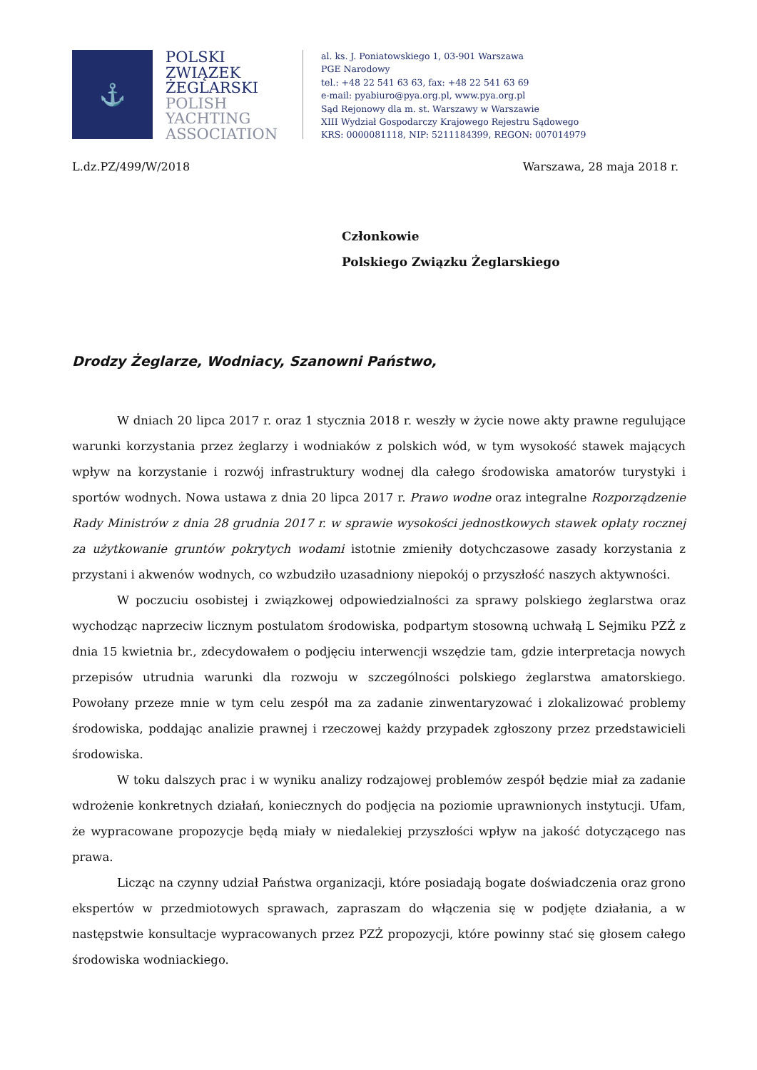⚓
POLSKI
ZWIĄZEK
ŻEGLARSKI
POLISH
YACHTING
ASSOCIATION
al. ks. J. Poniatowskiego 1, 03-901 Warszawa
PGE Narodowy
tel.: +48 22 541 63 63, fax: +48 22 541 63 69
e-mail: pyabiuro@pya.org.pl, www.pya.org.pl
Sąd Rejonowy dla m. st. Warszawy w Warszawie
XIII Wydział Gospodarczy Krajowego Rejestru Sądowego
KRS: 0000081118, NIP: 5211184399, REGON: 007014979
L.dz.PZ/499/W/2018 Warszawa, 28 maja 2018 r.
Członkowie
Polskiego Związku Żeglarskiego
Drodzy Żeglarze, Wodniacy, Szanowni Państwo,
W dniach 20 lipca 2017 r. oraz 1 stycznia 2018 r. weszły w życie nowe akty prawne regulujące warunki korzystania przez żeglarzy i wodniaków z polskich wód, w tym wysokość stawek mających wpływ na korzystanie i rozwój infrastruktury wodnej dla całego środowiska amatorów turystyki i sportów wodnych. Nowa ustawa z dnia 20 lipca 2017 r. Prawo wodne oraz integralne Rozporządzenie Rady Ministrów z dnia 28 grudnia 2017 r. w sprawie wysokości jednostkowych stawek opłaty rocznej za użytkowanie gruntów pokrytych wodami istotnie zmieniły dotychczasowe zasady korzystania z przystani i akwenów wodnych, co wzbudziło uzasadniony niepokój o przyszłość naszych aktywności.
W poczuciu osobistej i związkowej odpowiedzialności za sprawy polskiego żeglarstwa oraz wychodząc naprzeciw licznym postulatom środowiska, podpartym stosowną uchwałą L Sejmiku PZŻ z dnia 15 kwietnia br., zdecydowałem o podjęciu interwencji wszędzie tam, gdzie interpretacja nowych przepisów utrudnia warunki dla rozwoju w szczególności polskiego żeglarstwa amatorskiego. Powołany przeze mnie w tym celu zespół ma za zadanie zinwentaryzować i zlokalizować problemy środowiska, poddając analizie prawnej i rzeczowej każdy przypadek zgłoszony przez przedstawicieli środowiska.
W toku dalszych prac i w wyniku analizy rodzajowej problemów zespół będzie miał za zadanie wdrożenie konkretnych działań, koniecznych do podjęcia na poziomie uprawnionych instytucji. Ufam, że wypracowane propozycje będą miały w niedalekiej przyszłości wpływ na jakość dotyczącego nas prawa.
Licząc na czynny udział Państwa organizacji, które posiadają bogate doświadczenia oraz grono ekspertów w przedmiotowych sprawach, zapraszam do włączenia się w podjęte działania, a w następstwie konsultacje wypracowanych przez PZŻ propozycji, które powinny stać się głosem całego środowiska wodniackiego.